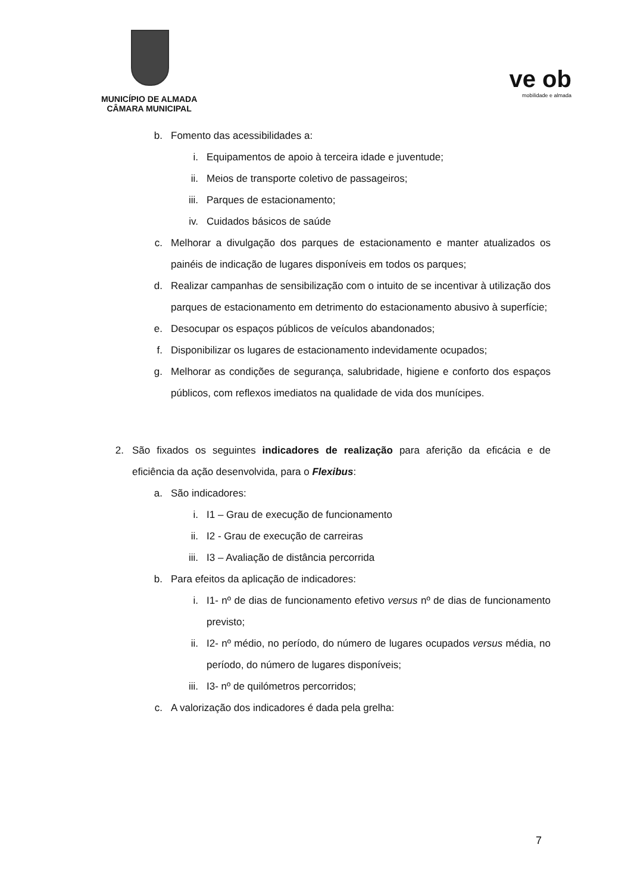MUNICÍPIO DE ALMADA
CÂMARA MUNICIPAL
ve ob
mobilidade e almada
b. Fomento das acessibilidades a:
i. Equipamentos de apoio à terceira idade e juventude;
ii. Meios de transporte coletivo de passageiros;
iii. Parques de estacionamento;
iv. Cuidados básicos de saúde
c. Melhorar a divulgação dos parques de estacionamento e manter atualizados os painéis de indicação de lugares disponíveis em todos os parques;
d. Realizar campanhas de sensibilização com o intuito de se incentivar à utilização dos parques de estacionamento em detrimento do estacionamento abusivo à superfície;
e. Desocupar os espaços públicos de veículos abandonados;
f. Disponibilizar os lugares de estacionamento indevidamente ocupados;
g. Melhorar as condições de segurança, salubridade, higiene e conforto dos espaços públicos, com reflexos imediatos na qualidade de vida dos munícipes.
2. São fixados os seguintes indicadores de realização para aferição da eficácia e de eficiência da ação desenvolvida, para o Flexibus:
a. São indicadores:
i. I1 – Grau de execução de funcionamento
ii. I2 - Grau de execução de carreiras
iii. I3 – Avaliação de distância percorrida
b. Para efeitos da aplicação de indicadores:
i. I1- nº de dias de funcionamento efetivo versus nº de dias de funcionamento previsto;
ii. I2- nº médio, no período, do número de lugares ocupados versus média, no período, do número de lugares disponíveis;
iii. I3- nº de quilómetros percorridos;
c. A valorização dos indicadores é dada pela grelha:
7